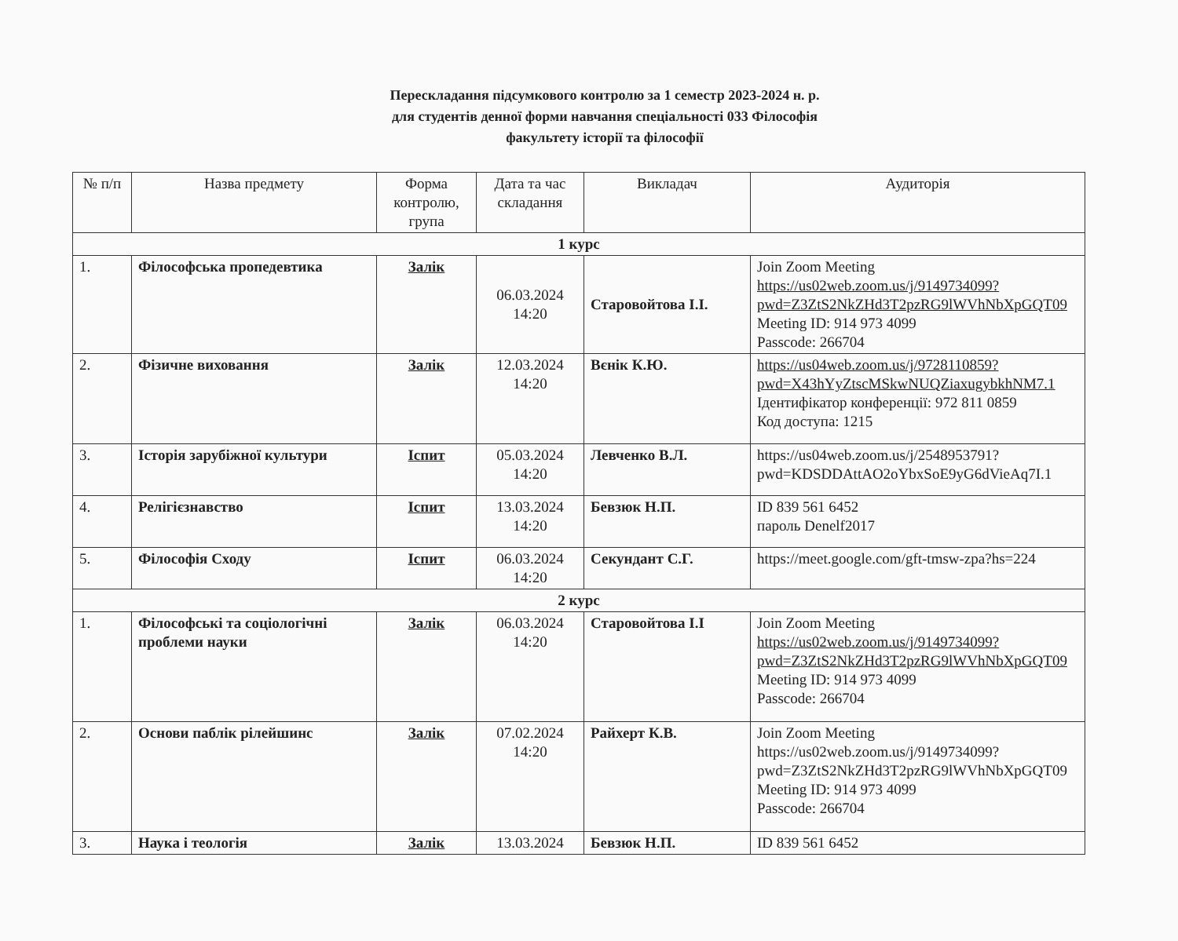Перескладання підсумкового контролю за 1 семестр 2023-2024 н. р.
для студентів денної форми навчання спеціальності 033 Філософія
факультету історії та філософії
| № п/п | Назва предмету | Форма контролю, група | Дата та час складання | Викладач | Аудиторія |
| --- | --- | --- | --- | --- | --- |
| 1 курс | | | | | |
| 1. | Філософська пропедевтика | Залік | 06.03.2024 14:20 | Старовойтова І.І. | Join Zoom Meeting https://us02web.zoom.us/j/9149734099?pwd=Z3ZtS2NkZHd3T2pzRG9lWVhNbXpGQT09 Meeting ID: 914 973 4099 Passcode: 266704 |
| 2. | Фізичне виховання | Залік | 12.03.2024 14:20 | Вєнік К.Ю. | https://us04web.zoom.us/j/9728110859?pwd=X43hYyZtscMSkwNUQZiaxugybkhNM7.1 Ідентифікатор конференції: 972 811 0859 Код доступа: 1215 |
| 3. | Історія зарубіжної культури | Іспит | 05.03.2024 14:20 | Левченко В.Л. | https://us04web.zoom.us/j/2548953791?pwd=KDSDDAttAO2oYbxSoE9yG6dVieAq7I.1 |
| 4. | Релігієзнавство | Іспит | 13.03.2024 14:20 | Бевзюк Н.П. | ID 839 561 6452 пароль Denelf2017 |
| 5. | Філософія Сходу | Іспит | 06.03.2024 14:20 | Секундант С.Г. | https://meet.google.com/gft-tmsw-zpa?hs=224 |
| 2 курс | | | | | |
| 1. | Філософські та соціологічні проблеми науки | Залік | 06.03.2024 14:20 | Старовойтова І.І | Join Zoom Meeting https://us02web.zoom.us/j/9149734099?pwd=Z3ZtS2NkZHd3T2pzRG9lWVhNbXpGQT09 Meeting ID: 914 973 4099 Passcode: 266704 |
| 2. | Основи паблік рілейшинс | Залік | 07.02.2024 14:20 | Райхерт К.В. | Join Zoom Meeting https://us02web.zoom.us/j/9149734099?pwd=Z3ZtS2NkZHd3T2pzRG9lWVhNbXpGQT09 Meeting ID: 914 973 4099 Passcode: 266704 |
| 3. | Наука і теологія | Залік | 13.03.2024 | Бевзюк Н.П. | ID 839 561 6452 |